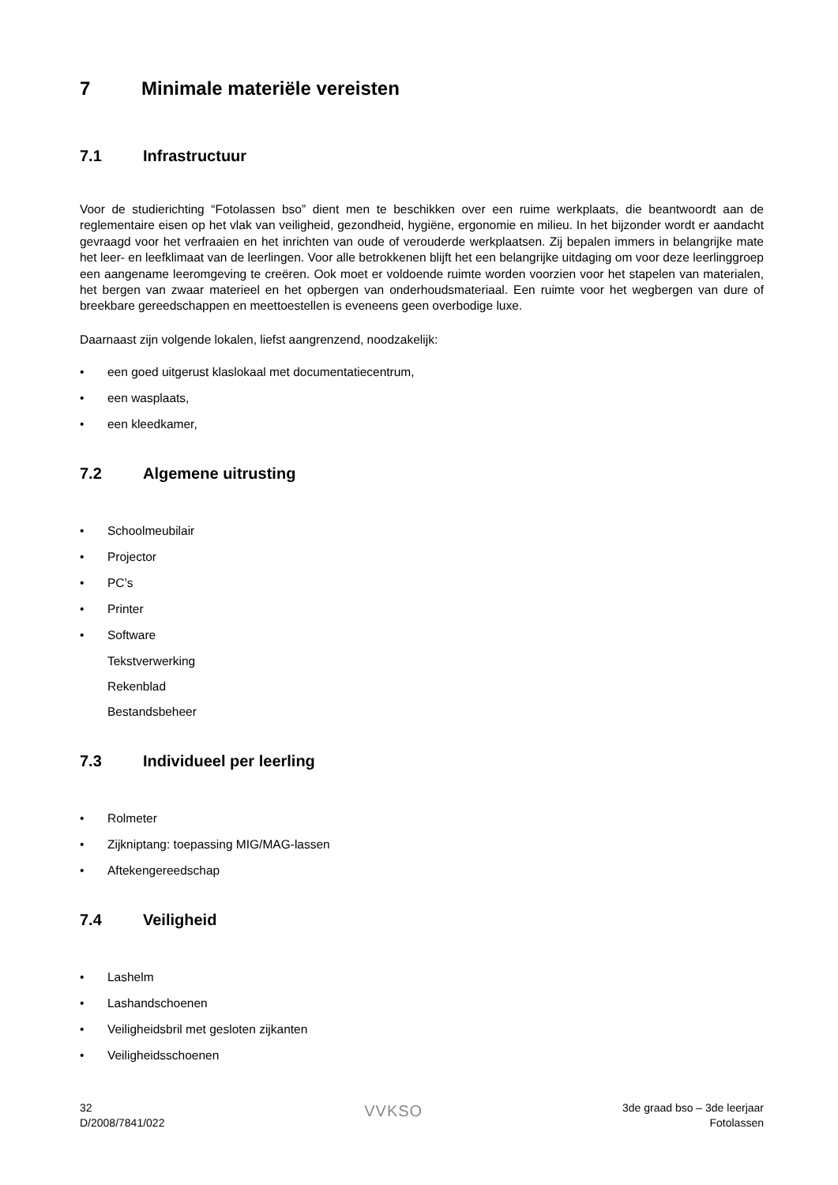7 Minimale materiële vereisten
7.1 Infrastructuur
Voor de studierichting “Fotolassen bso” dient men te beschikken over een ruime werkplaats, die beantwoordt aan de reglementaire eisen op het vlak van veiligheid, gezondheid, hygiëne, ergonomie en milieu. In het bijzonder wordt er aandacht gevraagd voor het verfraaien en het inrichten van oude of verouderde werkplaatsen. Zij bepalen immers in belangrijke mate het leer- en leefklimaat van de leerlingen. Voor alle betrokkenen blijft het een belangrijke uitdaging om voor deze leerlinggroep een aangename leeromgeving te creëren. Ook moet er voldoende ruimte worden voorzien voor het stapelen van materialen, het bergen van zwaar materieel en het opbergen van onderhoudsmateriaal. Een ruimte voor het wegbergen van dure of breekbare gereedschappen en meettoestellen is eveneens geen overbodige luxe.
Daarnaast zijn volgende lokalen, liefst aangrenzend, noodzakelijk:
• een goed uitgerust klaslokaal met documentatiecentrum,
• een wasplaats,
• een kleedkamer,
7.2 Algemene uitrusting
• Schoolmeubilair
• Projector
• PC’s
• Printer
• Software
Tekstverwerking
Rekenblad
Bestandsbeheer
7.3 Individueel per leerling
• Rolmeter
• Zijkniptang: toepassing MIG/MAG-lassen
• Aftekengereedschap
7.4 Veiligheid
• Lashelm
• Lashandschoenen
• Veiligheidsbril met gesloten zijkanten
• Veiligheidsschoenen
32
D/2008/7841/022
VVKSO
3de graad bso – 3de leerjaar
Fotolassen